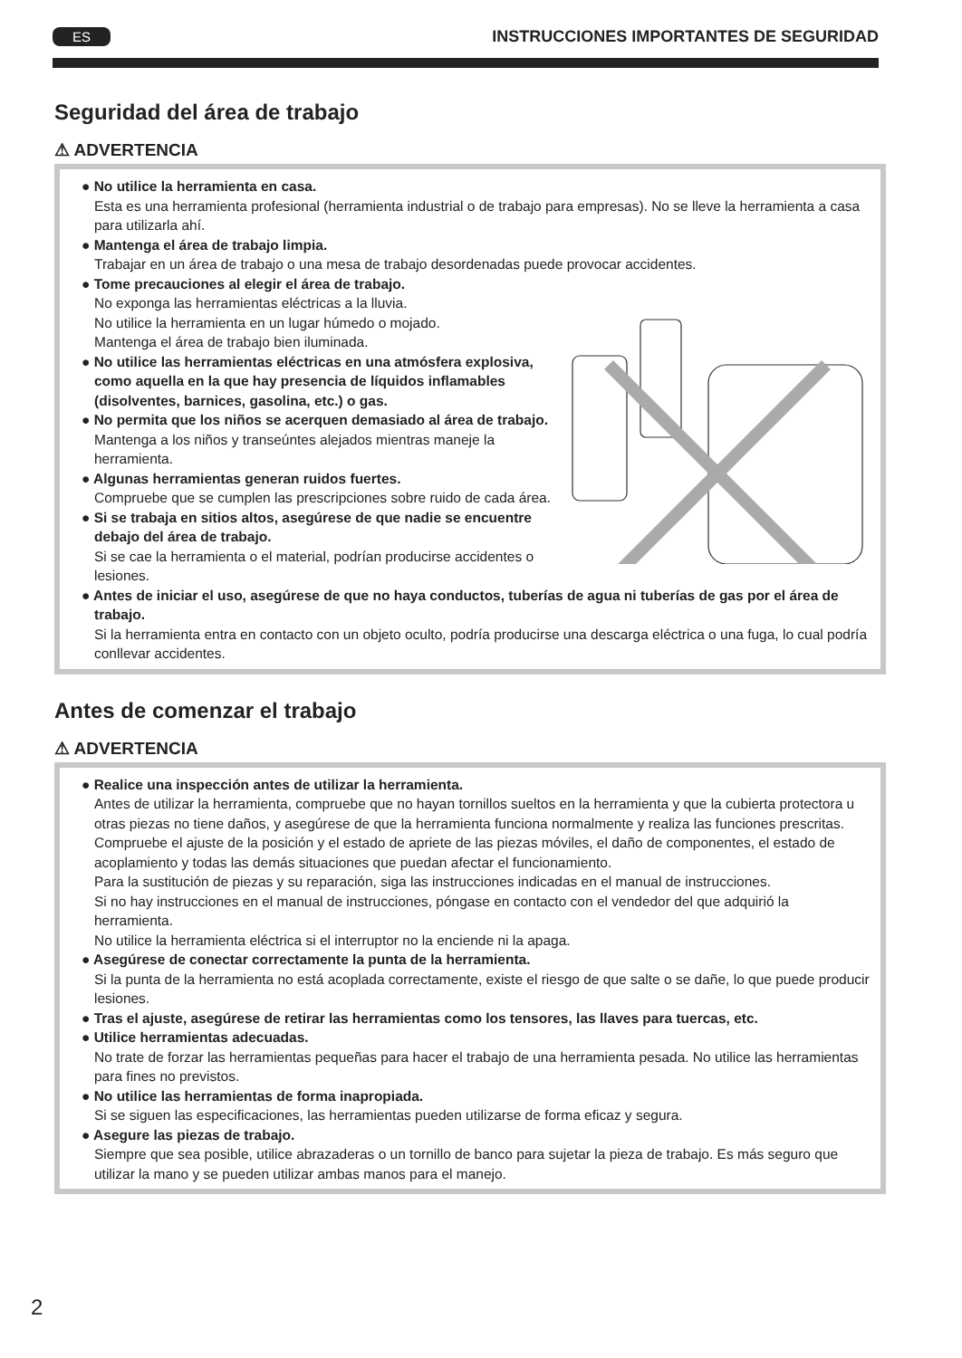ES INSTRUCCIONES IMPORTANTES DE SEGURIDAD
Seguridad del área de trabajo
⚠ ADVERTENCIA
● No utilice la herramienta en casa.
Esta es una herramienta profesional (herramienta industrial o de trabajo para empresas). No se lleve la herramienta a casa para utilizarla ahí.
● Mantenga el área de trabajo limpia.
Trabajar en un área de trabajo o una mesa de trabajo desordenadas puede provocar accidentes.
● Tome precauciones al elegir el área de trabajo.
No exponga las herramientas eléctricas a la lluvia.
No utilice la herramienta en un lugar húmedo o mojado.
Mantenga el área de trabajo bien iluminada.
● No utilice las herramientas eléctricas en una atmósfera explosiva, como aquella en la que hay presencia de líquidos inflamables (disolventes, barnices, gasolina, etc.) o gas.
● No permita que los niños se acerquen demasiado al área de trabajo.
Mantenga a los niños y transeúntes alejados mientras maneje la herramienta.
● Algunas herramientas generan ruidos fuertes.
Compruebe que se cumplen las prescripciones sobre ruido de cada área.
● Si se trabaja en sitios altos, asegúrese de que nadie se encuentre debajo del área de trabajo.
Si se cae la herramienta o el material, podrían producirse accidentes o lesiones.
● Antes de iniciar el uso, asegúrese de que no haya conductos, tuberías de agua ni tuberías de gas por el área de trabajo.
Si la herramienta entra en contacto con un objeto oculto, podría producirse una descarga eléctrica o una fuga, lo cual podría conllevar accidentes.
Antes de comenzar el trabajo
⚠ ADVERTENCIA
● Realice una inspección antes de utilizar la herramienta.
Antes de utilizar la herramienta, compruebe que no hayan tornillos sueltos en la herramienta y que la cubierta protectora u otras piezas no tiene daños, y asegúrese de que la herramienta funciona normalmente y realiza las funciones prescritas.
Compruebe el ajuste de la posición y el estado de apriete de las piezas móviles, el daño de componentes, el estado de acoplamiento y todas las demás situaciones que puedan afectar el funcionamiento.
Para la sustitución de piezas y su reparación, siga las instrucciones indicadas en el manual de instrucciones.
Si no hay instrucciones en el manual de instrucciones, póngase en contacto con el vendedor del que adquirió la herramienta.
No utilice la herramienta eléctrica si el interruptor no la enciende ni la apaga.
● Asegúrese de conectar correctamente la punta de la herramienta.
Si la punta de la herramienta no está acoplada correctamente, existe el riesgo de que salte o se dañe, lo que puede producir lesiones.
● Tras el ajuste, asegúrese de retirar las herramientas como los tensores, las llaves para tuercas, etc.
● Utilice herramientas adecuadas.
No trate de forzar las herramientas pequeñas para hacer el trabajo de una herramienta pesada. No utilice las herramientas para fines no previstos.
● No utilice las herramientas de forma inapropiada.
Si se siguen las especificaciones, las herramientas pueden utilizarse de forma eficaz y segura.
● Asegure las piezas de trabajo.
Siempre que sea posible, utilice abrazaderas o un tornillo de banco para sujetar la pieza de trabajo. Es más seguro que utilizar la mano y se pueden utilizar ambas manos para el manejo.
2